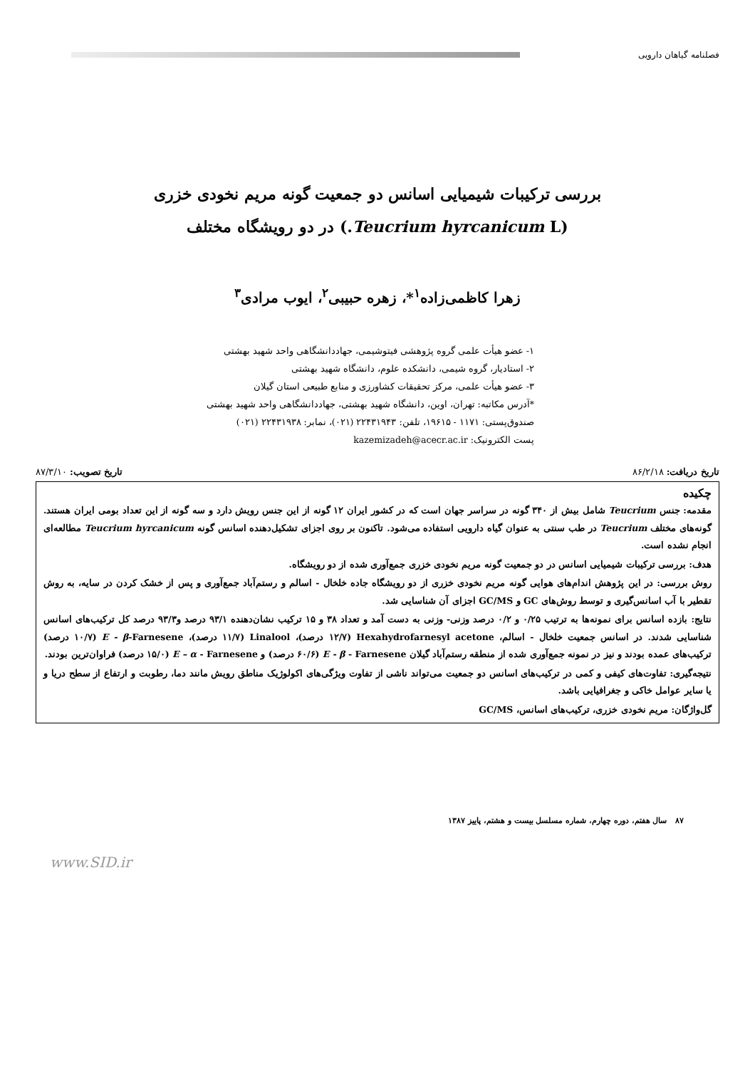فصلنامه گیاهان دارویی
بررسی ترکیبات شیمیایی اسانس دو جمعیت گونه مریم نخودی خزری
(Teucrium hyrcanicum L.) در دو رویشگاه مختلف
زهرا کاظمی‌زاده<sup>۱</sup>*، زهره حبیبی<sup>۲</sup>، ایوب مرادی<sup>۳</sup>
۱- عضو هیأت علمی گروه پژوهشی فیتوشیمی، جهاددانشگاهی واحد شهید بهشتی
۲- استادیار، گروه شیمی، دانشکده علوم، دانشگاه شهید بهشتی
۳- عضو هیأت علمی، مرکز تحقیقات کشاورزی و منابع طبیعی استان گیلان
*آدرس مکاتبه: تهران، اوین، دانشگاه شهید بهشتی، جهاددانشگاهی واحد شهید بهشتی
صندوق‌پستی: ۱۱۷۱ - ۱۹۶۱۵، تلفن: ۲۲۴۳۱۹۴۳ (۰۲۱)، نمابر: ۲۲۴۳۱۹۳۸ (۰۲۱)
پست الکترونیک: kazemizadeh@acecr.ac.ir
تاریخ دریافت: ۸۶/۲/۱۸ تاریخ تصویب: ۸۷/۳/۱۰
چکیده
مقدمه: جنس Teucrium شامل بیش از ۳۴۰ گونه در سراسر جهان است که در کشور ایران ۱۲ گونه از این جنس رویش دارد و سه گونه از این تعداد بومی ایران هستند. گونه‌های مختلف Teucrium در طب سنتی به عنوان گیاه دارویی استفاده می‌شود. تاکنون بر روی اجزای تشکیل‌دهنده اسانس گونه Teucrium hyrcanicum مطالعه‌ای انجام نشده است.
هدف: بررسی ترکیبات شیمیایی اسانس در دو جمعیت گونه مریم نخودی خزری جمع‌آوری شده از دو رویشگاه.
روش بررسی: در این پژوهش اندام‌های هوایی گونه مریم نخودی خزری از دو رویشگاه جاده خلخال - اسالم و رستم‌آباد جمع‌آوری و پس از خشک کردن در سایه، به روش تقطیر با آب اسانس‌گیری و توسط روش‌های GC و GC/MS اجزای آن شناسایی شد.
نتایج: بازده اسانس برای نمونه‌ها به ترتیب ۰/۲۵ و ۰/۲ درصد وزنی- وزنی به دست آمد و تعداد ۳۸ و ۱۵ ترکیب نشان‌دهنده ۹۳/۱ درصد و۹۳/۳ درصد کل ترکیب‌های اسانس شناسایی شدند. در اسانس جمعیت خلخال - اسالم، Hexahydrofarnesyl acetone (۱۲/۷ درصد)، Linalool (۱۱/۷ درصد)، E - β-Farnesene (۱۰/۷ درصد) ترکیب‌های عمده بودند و نیز در نمونه جمع‌آوری شده از منطقه رستم‌آباد گیلان E - β - Farnesene (۶۰/۶ درصد) و E – α - Farnesene (۱۵/۰ درصد) فراوان‌ترین بودند.
نتیجه‌گیری: تفاوت‌های کیفی و کمی در ترکیب‌های اسانس دو جمعیت می‌تواند ناشی از تفاوت ویژگی‌های اکولوژیک مناطق رویش مانند دما، رطوبت و ارتفاع از سطح دریا و یا سایر عوامل خاکی و جغرافیایی باشد.
گل‌واژگان: مریم نخودی خزری، ترکیب‌های اسانس، GC/MS
۸۷ سال هفتم، دوره چهارم، شماره مسلسل بیست و هشتم، پاییز ۱۳۸۷
www.SID.ir